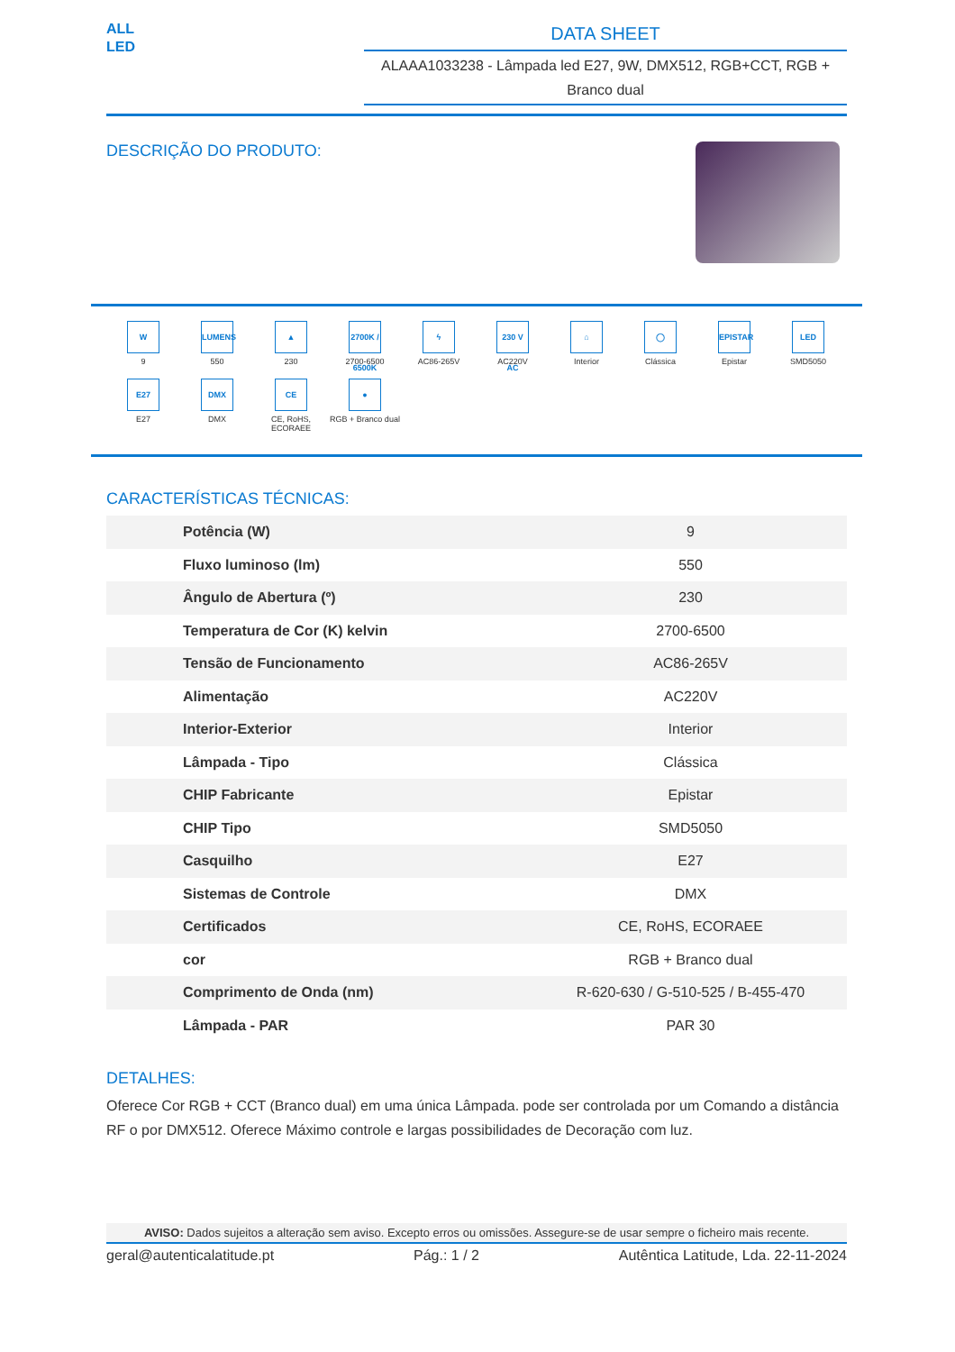ALL LED
DATA SHEET
ALAAA1033238 - Lâmpada led E27, 9W, DMX512, RGB+CCT, RGB + Branco dual
DESCRIÇÃO DO PRODUTO:
W
9
LUMENS
550
▲
230
2700K / 6500K
2700-6500
ϟ
AC86-265V
230 V AC
AC220V
⌂
Interior
◯
Clássica
EPISTAR
Epistar
LED
SMD5050
E27
E27
DMX
DMX
CE
CE, RoHS, ECORAEE
●
RGB + Branco dual
CARACTERÍSTICAS TÉCNICAS:
| Potência (W) | 9 |
| Fluxo luminoso (lm) | 550 |
| Ângulo de Abertura (º) | 230 |
| Temperatura de Cor (K) kelvin | 2700-6500 |
| Tensão de Funcionamento | AC86-265V |
| Alimentação | AC220V |
| Interior-Exterior | Interior |
| Lâmpada - Tipo | Clássica |
| CHIP Fabricante | Epistar |
| CHIP Tipo | SMD5050 |
| Casquilho | E27 |
| Sistemas de Controle | DMX |
| Certificados | CE, RoHS, ECORAEE |
| cor | RGB + Branco dual |
| Comprimento de Onda (nm) | R-620-630 / G-510-525 / B-455-470 |
| Lâmpada - PAR | PAR 30 |
DETALHES:
Oferece Cor RGB + CCT (Branco dual) em uma única Lâmpada. pode ser controlada por um Comando a distância RF o por DMX512. Oferece Máximo controle e largas possibilidades de Decoração com luz.
AVISO: Dados sujeitos a alteração sem aviso. Excepto erros ou omissões. Assegure-se de usar sempre o ficheiro mais recente.
geral@autenticalatitude.pt Pág.: 1 / 2 Autêntica Latitude, Lda. 22-11-2024